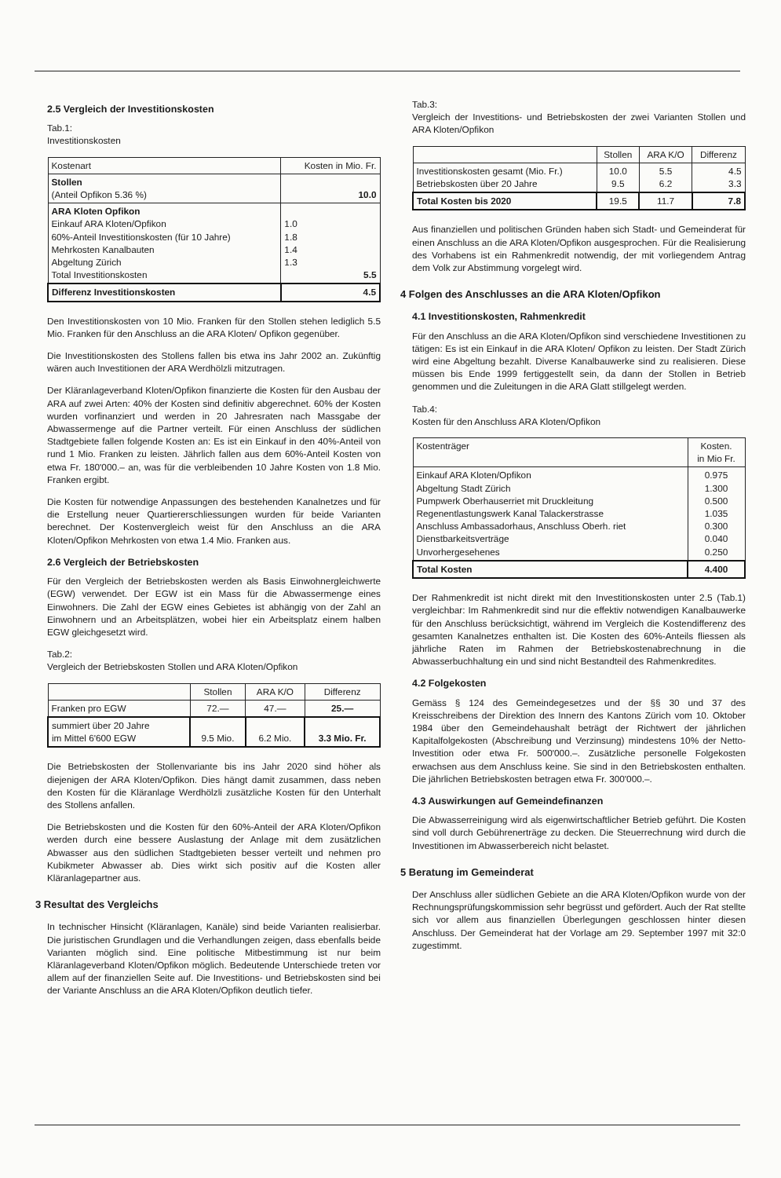2.5 Vergleich der Investitionskosten
Tab.1:
Investitionskosten
| Kostenart | Kosten in Mio. Fr. |
| Stollen (Anteil Opfikon 5.36 %) | 10.0 |
| ARA Kloten Opfikon Einkauf ARA Kloten/Opfikon 60%-Anteil Investitionskosten (für 10 Jahre) Mehrkosten Kanalbauten Abgeltung Zürich Total Investitionskosten | 1.0 1.8 1.4 1.3 5.5 |
| Differenz Investitionskosten | 4.5 |
Den Investitionskosten von 10 Mio. Franken für den Stollen stehen lediglich 5.5 Mio. Franken für den Anschluss an die ARA Kloten/ Opfikon gegenüber.
Die Investitionskosten des Stollens fallen bis etwa ins Jahr 2002 an. Zukünftig wären auch Investitionen der ARA Werdhölzli mitzutragen.
Der Kläranlageverband Kloten/Opfikon finanzierte die Kosten für den Ausbau der ARA auf zwei Arten: 40% der Kosten sind definitiv abgerechnet. 60% der Kosten wurden vorfinanziert und werden in 20 Jahresraten nach Massgabe der Abwassermenge auf die Partner verteilt. Für einen Anschluss der südlichen Stadtgebiete fallen folgende Kosten an: Es ist ein Einkauf in den 40%-Anteil von rund 1 Mio. Franken zu leisten. Jährlich fallen aus dem 60%-Anteil Kosten von etwa Fr. 180'000.– an, was für die verbleibenden 10 Jahre Kosten von 1.8 Mio. Franken ergibt.
Die Kosten für notwendige Anpassungen des bestehenden Kanalnetzes und für die Erstellung neuer Quartiererschliessungen wurden für beide Varianten berechnet. Der Kostenvergleich weist für den Anschluss an die ARA Kloten/Opfikon Mehrkosten von etwa 1.4 Mio. Franken aus.
2.6 Vergleich der Betriebskosten
Für den Vergleich der Betriebskosten werden als Basis Einwohnergleichwerte (EGW) verwendet. Der EGW ist ein Mass für die Abwassermenge eines Einwohners. Die Zahl der EGW eines Gebietes ist abhängig von der Zahl an Einwohnern und an Arbeitsplätzen, wobei hier ein Arbeitsplatz einem halben EGW gleichgesetzt wird.
Tab.2:
Vergleich der Betriebskosten Stollen und ARA Kloten/Opfikon
| | Stollen | ARA K/O | Differenz |
| --- | --- | --- | --- |
| Franken pro EGW | 72.— | 47.— | 25.— |
| summiert über 20 Jahre im Mittel 6'600 EGW | 9.5 Mio. | 6.2 Mio. | 3.3 Mio. Fr. |
Die Betriebskosten der Stollenvariante bis ins Jahr 2020 sind höher als diejenigen der ARA Kloten/Opfikon. Dies hängt damit zusammen, dass neben den Kosten für die Kläranlage Werdhölzli zusätzliche Kosten für den Unterhalt des Stollens anfallen.
Die Betriebskosten und die Kosten für den 60%-Anteil der ARA Kloten/Opfikon werden durch eine bessere Auslastung der Anlage mit dem zusätzlichen Abwasser aus den südlichen Stadtgebieten besser verteilt und nehmen pro Kubikmeter Abwasser ab. Dies wirkt sich positiv auf die Kosten aller Kläranlagepartner aus.
3 Resultat des Vergleichs
In technischer Hinsicht (Kläranlagen, Kanäle) sind beide Varianten realisierbar. Die juristischen Grundlagen und die Verhandlungen zeigen, dass ebenfalls beide Varianten möglich sind. Eine politische Mitbestimmung ist nur beim Kläranlageverband Kloten/Opfikon möglich. Bedeutende Unterschiede treten vor allem auf der finanziellen Seite auf. Die Investitions- und Betriebskosten sind bei der Variante Anschluss an die ARA Kloten/Opfikon deutlich tiefer.
Tab.3:
Vergleich der Investitions- und Betriebskosten der zwei Varianten Stollen und ARA Kloten/Opfikon
| | Stollen | ARA K/O | Differenz |
| --- | --- | --- | --- |
| Investitionskosten gesamt (Mio. Fr.) Betriebskosten über 20 Jahre | 10.0 9.5 | 5.5 6.2 | 4.5 3.3 |
| Total Kosten bis 2020 | 19.5 | 11.7 | 7.8 |
Aus finanziellen und politischen Gründen haben sich Stadt- und Gemeinderat für einen Anschluss an die ARA Kloten/Opfikon ausgesprochen. Für die Realisierung des Vorhabens ist ein Rahmenkredit notwendig, der mit vorliegendem Antrag dem Volk zur Abstimmung vorgelegt wird.
4 Folgen des Anschlusses an die ARA Kloten/Opfikon
4.1 Investitionskosten, Rahmenkredit
Für den Anschluss an die ARA Kloten/Opfikon sind verschiedene Investitionen zu tätigen: Es ist ein Einkauf in die ARA Kloten/ Opfikon zu leisten. Der Stadt Zürich wird eine Abgeltung bezahlt. Diverse Kanalbauwerke sind zu realisieren. Diese müssen bis Ende 1999 fertiggestellt sein, da dann der Stollen in Betrieb genommen und die Zuleitungen in die ARA Glatt stillgelegt werden.
Tab.4:
Kosten für den Anschluss ARA Kloten/Opfikon
| Kostenträger | Kosten. in Mio Fr. |
| Einkauf ARA Kloten/Opfikon Abgeltung Stadt Zürich Pumpwerk Oberhauserriet mit Druckleitung Regenentlastungswerk Kanal Talackerstrasse Anschluss Ambassadorhaus, Anschluss Oberh. riet Dienstbarkeitsverträge Unvorhergesehenes | 0.975 1.300 0.500 1.035 0.300 0.040 0.250 |
| Total Kosten | 4.400 |
Der Rahmenkredit ist nicht direkt mit den Investitionskosten unter 2.5 (Tab.1) vergleichbar: Im Rahmenkredit sind nur die effektiv notwendigen Kanalbauwerke für den Anschluss berücksichtigt, während im Vergleich die Kostendifferenz des gesamten Kanalnetzes enthalten ist. Die Kosten des 60%-Anteils fliessen als jährliche Raten im Rahmen der Betriebskostenabrechnung in die Abwasserbuchhaltung ein und sind nicht Bestandteil des Rahmenkredites.
4.2 Folgekosten
Gemäss § 124 des Gemeindegesetzes und der §§ 30 und 37 des Kreisschreibens der Direktion des Innern des Kantons Zürich vom 10. Oktober 1984 über den Gemeindehaushalt beträgt der Richtwert der jährlichen Kapitalfolgekosten (Abschreibung und Verzinsung) mindestens 10% der Netto-Investition oder etwa Fr. 500'000.–. Zusätzliche personelle Folgekosten erwachsen aus dem Anschluss keine. Sie sind in den Betriebskosten enthalten. Die jährlichen Betriebskosten betragen etwa Fr. 300'000.–.
4.3 Auswirkungen auf Gemeindefinanzen
Die Abwasserreinigung wird als eigenwirtschaftlicher Betrieb geführt. Die Kosten sind voll durch Gebührenerträge zu decken. Die Steuerrechnung wird durch die Investitionen im Abwasserbereich nicht belastet.
5 Beratung im Gemeinderat
Der Anschluss aller südlichen Gebiete an die ARA Kloten/Opfikon wurde von der Rechnungsprüfungskommission sehr begrüsst und gefördert. Auch der Rat stellte sich vor allem aus finanziellen Überlegungen geschlossen hinter diesen Anschluss. Der Gemeinderat hat der Vorlage am 29. September 1997 mit 32:0 zugestimmt.